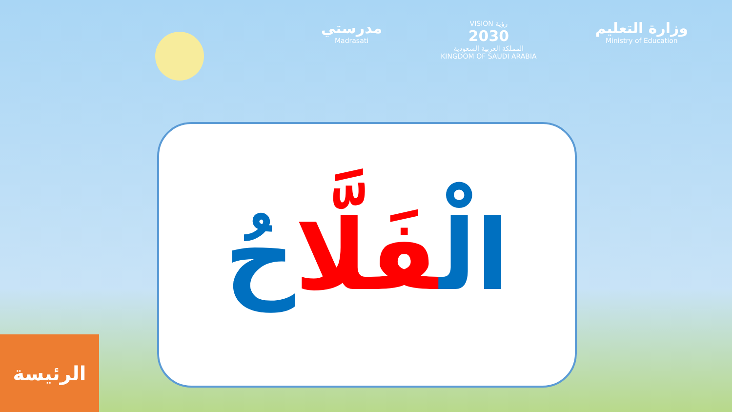مدرستي
Madrasati
VISION رؤية
2030
المملكة العربية السعودية
KINGDOM OF SAUDI ARABIA
وزارة التعليم
Ministry of Education
الْفَلَّا حُ
الرئيسة